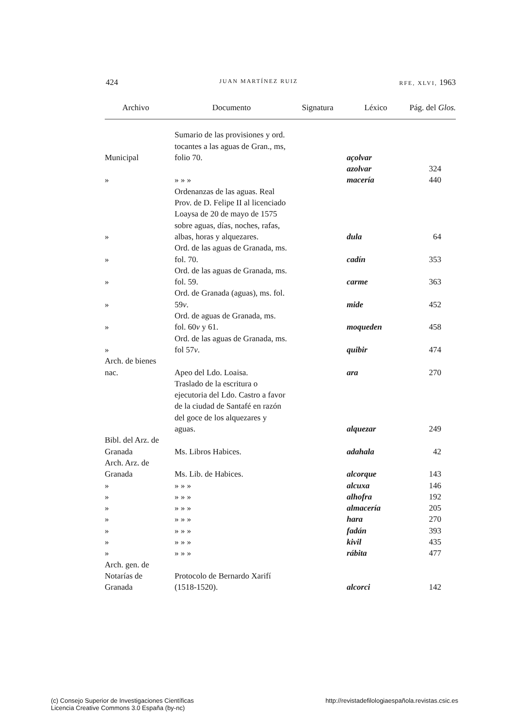424 JUAN MARTÍNEZ RUIZ RFE, XLVI, 1963
| Archivo | Documento | Signatura | Léxico | Pág. del Glos. |
| --- | --- | --- | --- | --- |
| Municipal | Sumario de las provisiones y ord. tocantes a las aguas de Gran., ms, folio 70. | | açolvar | |
| | | | azolvar | 324 |
| » | » » » | | macería | 440 |
| » | Ordenanzas de las aguas. Real Prov. de D. Felipe II al licenciado Loaysa de 20 de mayo de 1575 sobre aguas, días, noches, rafas, albas, horas y alquezares. | | dula | 64 |
| » | Ord. de las aguas de Granada, ms. fol. 70. | | cadín | 353 |
| » | Ord. de las aguas de Granada, ms. fol. 59. | | carme | 363 |
| » | Ord. de Granada (aguas), ms. fol. 59 v . | | mide | 452 |
| » | Ord. de aguas de Granada, ms. fol. 60 v y 61. | | moqueden | 458 |
| » | Ord. de las aguas de Granada, ms. fol 57 v . | | quibir | 474 |
| Arch. de bienes nac. | Apeo del Ldo. Loaisa. | | ara | 270 |
| | Traslado de la escritura o ejecutoria del Ldo. Castro a favor de la ciudad de Santafé en razón del goce de los alquezares y aguas. | | alquezar | 249 |
| Bibl. del Arz. de Granada | Ms. Libros Habices. | | adahala | 42 |
| Arch. Arz. de Granada | Ms. Lib. de Habices. | | alcorque | 143 |
| » | » » » | | alcuxa | 146 |
| » | » » » | | alhofra | 192 |
| » | » » » | | almacería | 205 |
| » | » » » | | hara | 270 |
| » | » » » | | fadán | 393 |
| » | » » » | | kivil | 435 |
| » | » » » | | rábita | 477 |
| Arch. gen. de Notarías de Granada | Protocolo de Bernardo Xarifí (1518-1520). | | alcorci | 142 |
(c) Consejo Superior de Investigaciones Científicas
Licencia Creative Commons 3.0 España (by-nc)
http://revistadefilologiaespañola.revistas.csic.es